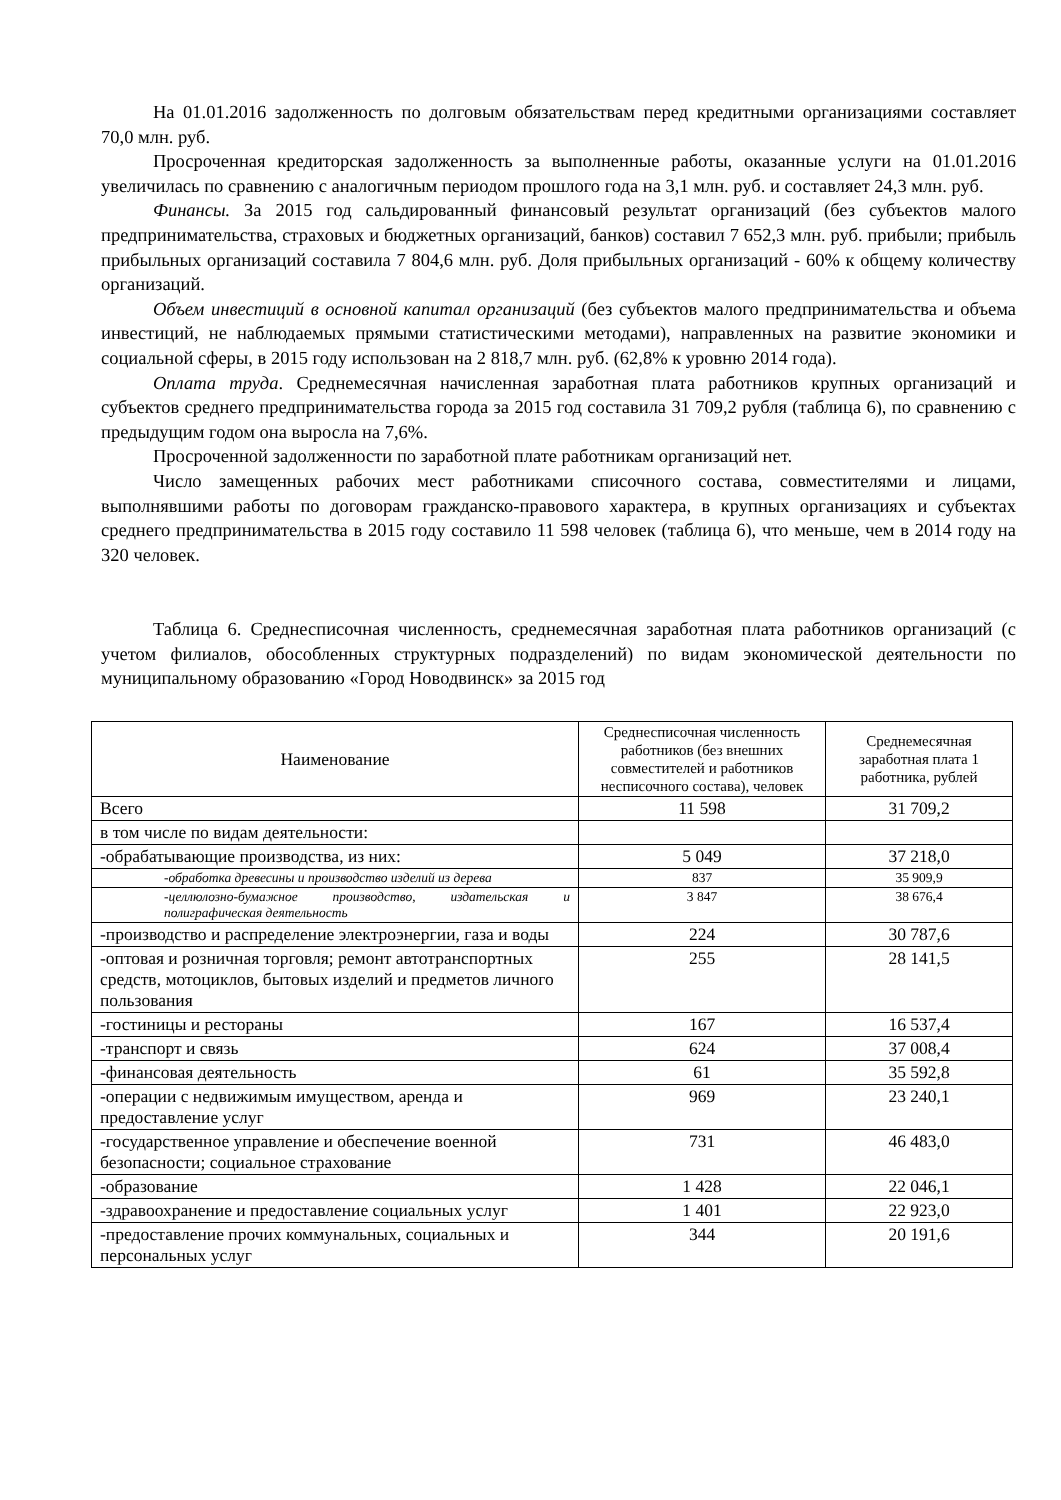На 01.01.2016 задолженность по долговым обязательствам перед кредитными организациями составляет 70,0 млн. руб.
Просроченная кредиторская задолженность за выполненные работы, оказанные услуги на 01.01.2016 увеличилась по сравнению с аналогичным периодом прошлого года на 3,1 млн. руб. и составляет 24,3 млн. руб.
Финансы. За 2015 год сальдированный финансовый результат организаций (без субъектов малого предпринимательства, страховых и бюджетных организаций, банков) составил 7 652,3 млн. руб. прибыли; прибыль прибыльных организаций составила 7 804,6 млн. руб. Доля прибыльных организаций - 60% к общему количеству организаций.
Объем инвестиций в основной капитал организаций (без субъектов малого предпринимательства и объема инвестиций, не наблюдаемых прямыми статистическими методами), направленных на развитие экономики и социальной сферы, в 2015 году использован на 2 818,7 млн. руб. (62,8% к уровню 2014 года).
Оплата труда. Среднемесячная начисленная заработная плата работников крупных организаций и субъектов среднего предпринимательства города за 2015 год составила 31 709,2 рубля (таблица 6), по сравнению с предыдущим годом она выросла на 7,6%.
Просроченной задолженности по заработной плате работникам организаций нет.
Число замещенных рабочих мест работниками списочного состава, совместителями и лицами, выполнявшими работы по договорам гражданско-правового характера, в крупных организациях и субъектах среднего предпринимательства в 2015 году составило 11 598 человек (таблица 6), что меньше, чем в 2014 году на 320 человек.
Таблица 6. Среднесписочная численность, среднемесячная заработная плата работников организаций (с учетом филиалов, обособленных структурных подразделений) по видам экономической деятельности по муниципальному образованию «Город Новодвинск» за 2015 год
| Наименование | Среднесписочная численность работников (без внешних совместителей и работников несписочного состава), человек | Среднемесячная заработная плата 1 работника, рублей |
| --- | --- | --- |
| Всего | 11 598 | 31 709,2 |
| в том числе по видам деятельности: | | |
| -обрабатывающие производства, из них: | 5 049 | 37 218,0 |
| -обработка древесины и производство изделий из дерева | 837 | 35 909,9 |
| -целлюлозно-бумажное производство, издательская и полиграфическая деятельность | 3 847 | 38 676,4 |
| -производство и распределение электроэнергии, газа и воды | 224 | 30 787,6 |
| -оптовая и розничная торговля; ремонт автотранспортных средств, мотоциклов, бытовых изделий и предметов личного пользования | 255 | 28 141,5 |
| -гостиницы и рестораны | 167 | 16 537,4 |
| -транспорт и связь | 624 | 37 008,4 |
| -финансовая деятельность | 61 | 35 592,8 |
| -операции с недвижимым имуществом, аренда и предоставление услуг | 969 | 23 240,1 |
| -государственное управление и обеспечение военной безопасности; социальное страхование | 731 | 46 483,0 |
| -образование | 1 428 | 22 046,1 |
| -здравоохранение и предоставление социальных услуг | 1 401 | 22 923,0 |
| -предоставление прочих коммунальных, социальных и персональных услуг | 344 | 20 191,6 |